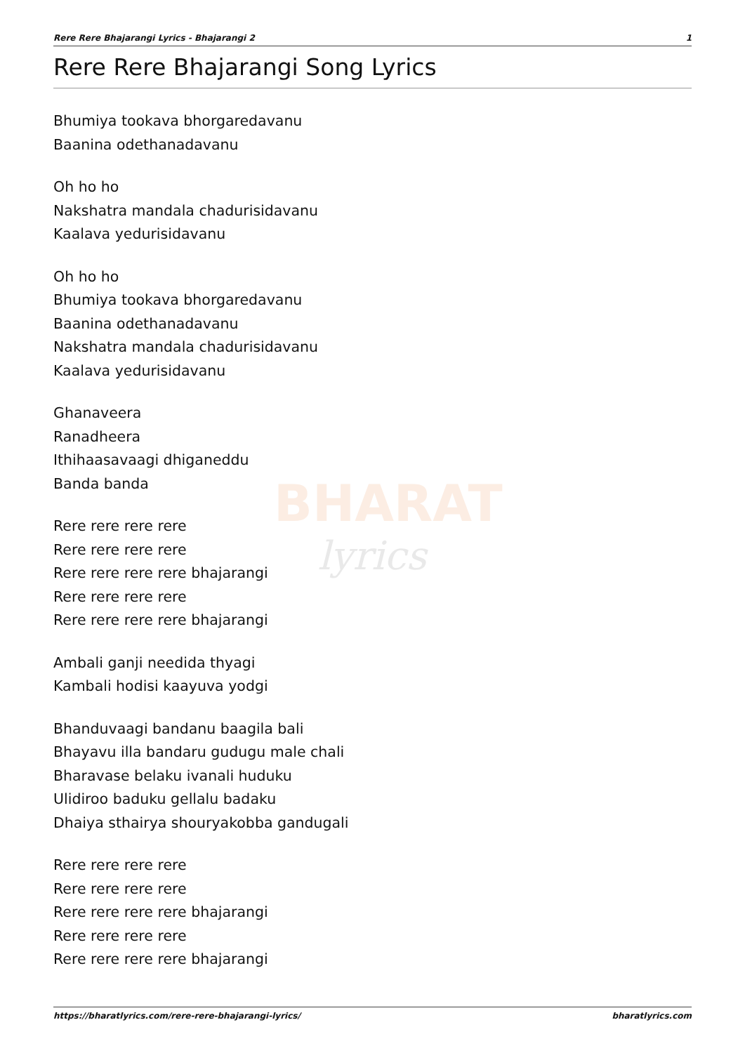BHARAT
lyrics
Rere Rere Bhajarangi Lyrics - Bhajarangi 2 1
Rere Rere Bhajarangi Song Lyrics
Bhumiya tookava bhorgaredavanu
Baanina odethanadavanu
Oh ho ho
Nakshatra mandala chadurisidavanu
Kaalava yedurisidavanu
Oh ho ho
Bhumiya tookava bhorgaredavanu
Baanina odethanadavanu
Nakshatra mandala chadurisidavanu
Kaalava yedurisidavanu
Ghanaveera
Ranadheera
Ithihaasavaagi dhiganeddu
Banda banda
Rere rere rere rere
Rere rere rere rere
Rere rere rere rere bhajarangi
Rere rere rere rere
Rere rere rere rere bhajarangi
Ambali ganji needida thyagi
Kambali hodisi kaayuva yodgi
Bhanduvaagi bandanu baagila bali
Bhayavu illa bandaru gudugu male chali
Bharavase belaku ivanali huduku
Ulidiroo baduku gellalu badaku
Dhaiya sthairya shouryakobba gandugali
Rere rere rere rere
Rere rere rere rere
Rere rere rere rere bhajarangi
Rere rere rere rere
Rere rere rere rere bhajarangi
https://bharatlyrics.com/rere-rere-bhajarangi-lyrics/ bharatlyrics.com